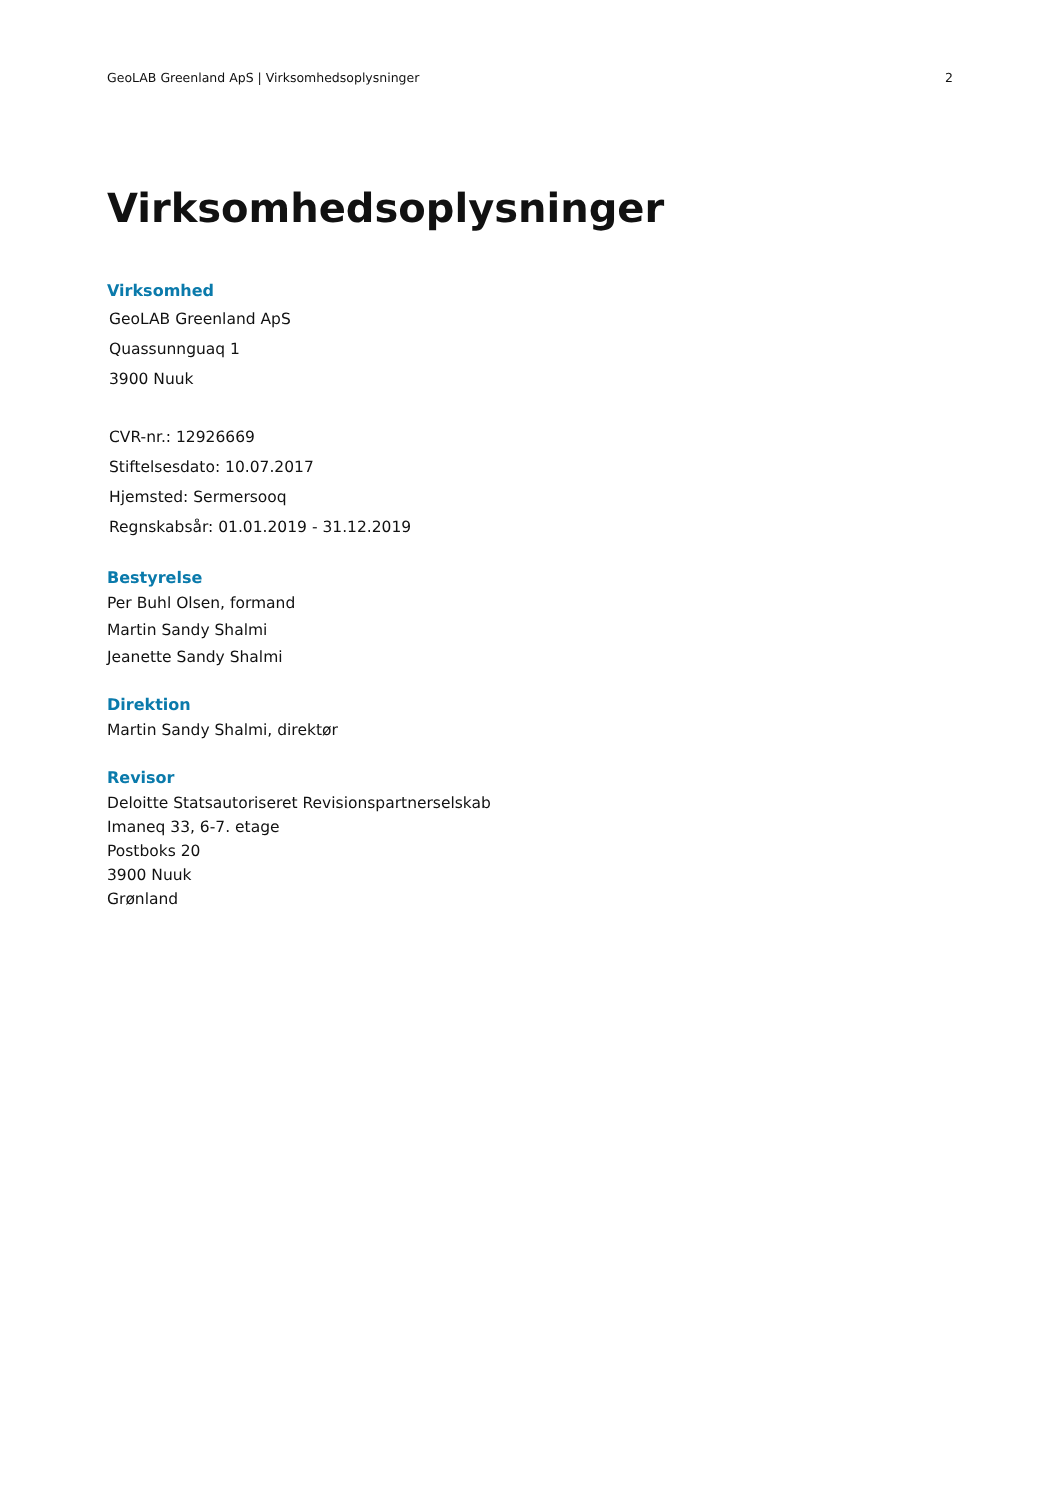GeoLAB Greenland ApS | Virksomhedsoplysninger 2
Virksomhedsoplysninger
Virksomhed
GeoLAB Greenland ApS
Quassunnguaq 1
3900 Nuuk
CVR-nr.: 12926669
Stiftelsesdato: 10.07.2017
Hjemsted: Sermersooq
Regnskabsår: 01.01.2019 - 31.12.2019
Bestyrelse
Per Buhl Olsen, formand
Martin Sandy Shalmi
Jeanette Sandy Shalmi
Direktion
Martin Sandy Shalmi, direktør
Revisor
Deloitte Statsautoriseret Revisionspartnerselskab
Imaneq 33, 6-7. etage
Postboks 20
3900 Nuuk
Grønland